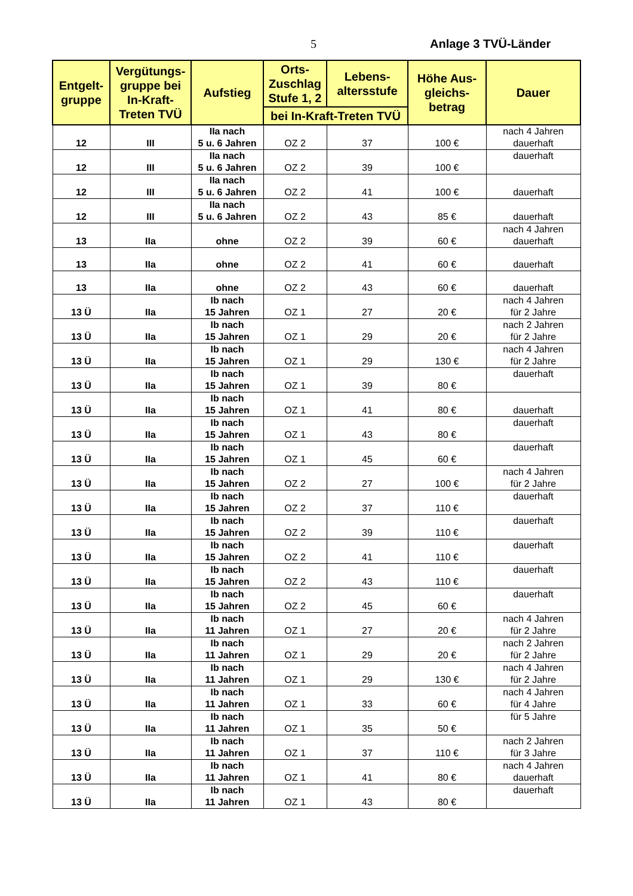5 Anlage 3 TVÜ-Länder
| Entgelt-gruppe | Vergütungs-gruppe bei In-Kraft-Treten TVÜ | Aufstieg | Orts-Zuschlag Stufe 1, 2 | Lebens-altersstufe | Höhe Aus-gleichs-betrag | Dauer |
| --- | --- | --- | --- | --- | --- | --- |
| | | | bei In-Kraft-Treten TVÜ | | | |
| 12 | III | IIa nach 5 u. 6 Jahren | OZ 2 | 37 | 100 € | nach 4 Jahren dauerhaft |
| 12 | III | IIa nach 5 u. 6 Jahren | OZ 2 | 39 | 100 € | dauerhaft |
| 12 | III | IIa nach 5 u. 6 Jahren | OZ 2 | 41 | 100 € | dauerhaft |
| 12 | III | IIa nach 5 u. 6 Jahren | OZ 2 | 43 | 85 € | dauerhaft |
| 13 | IIa | ohne | OZ 2 | 39 | 60 € | nach 4 Jahren dauerhaft |
| 13 | IIa | ohne | OZ 2 | 41 | 60 € | dauerhaft |
| 13 | IIa | ohne | OZ 2 | 43 | 60 € | dauerhaft |
| 13 Ü | IIa | Ib nach 15 Jahren | OZ 1 | 27 | 20 € | nach 4 Jahren für 2 Jahre |
| 13 Ü | IIa | Ib nach 15 Jahren | OZ 1 | 29 | 20 € | nach 2 Jahren für 2 Jahre |
| 13 Ü | IIa | Ib nach 15 Jahren | OZ 1 | 29 | 130 € | nach 4 Jahren für 2 Jahre |
| 13 Ü | IIa | Ib nach 15 Jahren | OZ 1 | 39 | 80 € | dauerhaft |
| 13 Ü | IIa | Ib nach 15 Jahren | OZ 1 | 41 | 80 € | dauerhaft |
| 13 Ü | IIa | Ib nach 15 Jahren | OZ 1 | 43 | 80 € | dauerhaft |
| 13 Ü | IIa | Ib nach 15 Jahren | OZ 1 | 45 | 60 € | dauerhaft |
| 13 Ü | IIa | Ib nach 15 Jahren | OZ 2 | 27 | 100 € | nach 4 Jahren für 2 Jahre |
| 13 Ü | IIa | Ib nach 15 Jahren | OZ 2 | 37 | 110 € | dauerhaft |
| 13 Ü | IIa | Ib nach 15 Jahren | OZ 2 | 39 | 110 € | dauerhaft |
| 13 Ü | IIa | Ib nach 15 Jahren | OZ 2 | 41 | 110 € | dauerhaft |
| 13 Ü | IIa | Ib nach 15 Jahren | OZ 2 | 43 | 110 € | dauerhaft |
| 13 Ü | IIa | Ib nach 15 Jahren | OZ 2 | 45 | 60 € | dauerhaft |
| 13 Ü | IIa | Ib nach 11 Jahren | OZ 1 | 27 | 20 € | nach 4 Jahren für 2 Jahre |
| 13 Ü | IIa | Ib nach 11 Jahren | OZ 1 | 29 | 20 € | nach 2 Jahren für 2 Jahre |
| 13 Ü | IIa | Ib nach 11 Jahren | OZ 1 | 29 | 130 € | nach 4 Jahren für 2 Jahre |
| 13 Ü | IIa | Ib nach 11 Jahren | OZ 1 | 33 | 60 € | nach 4 Jahren für 4 Jahre |
| 13 Ü | IIa | Ib nach 11 Jahren | OZ 1 | 35 | 50 € | für 5 Jahre |
| 13 Ü | IIa | Ib nach 11 Jahren | OZ 1 | 37 | 110 € | nach 2 Jahren für 3 Jahre |
| 13 Ü | IIa | Ib nach 11 Jahren | OZ 1 | 41 | 80 € | nach 4 Jahren dauerhaft |
| 13 Ü | IIa | Ib nach 11 Jahren | OZ 1 | 43 | 80 € | dauerhaft |